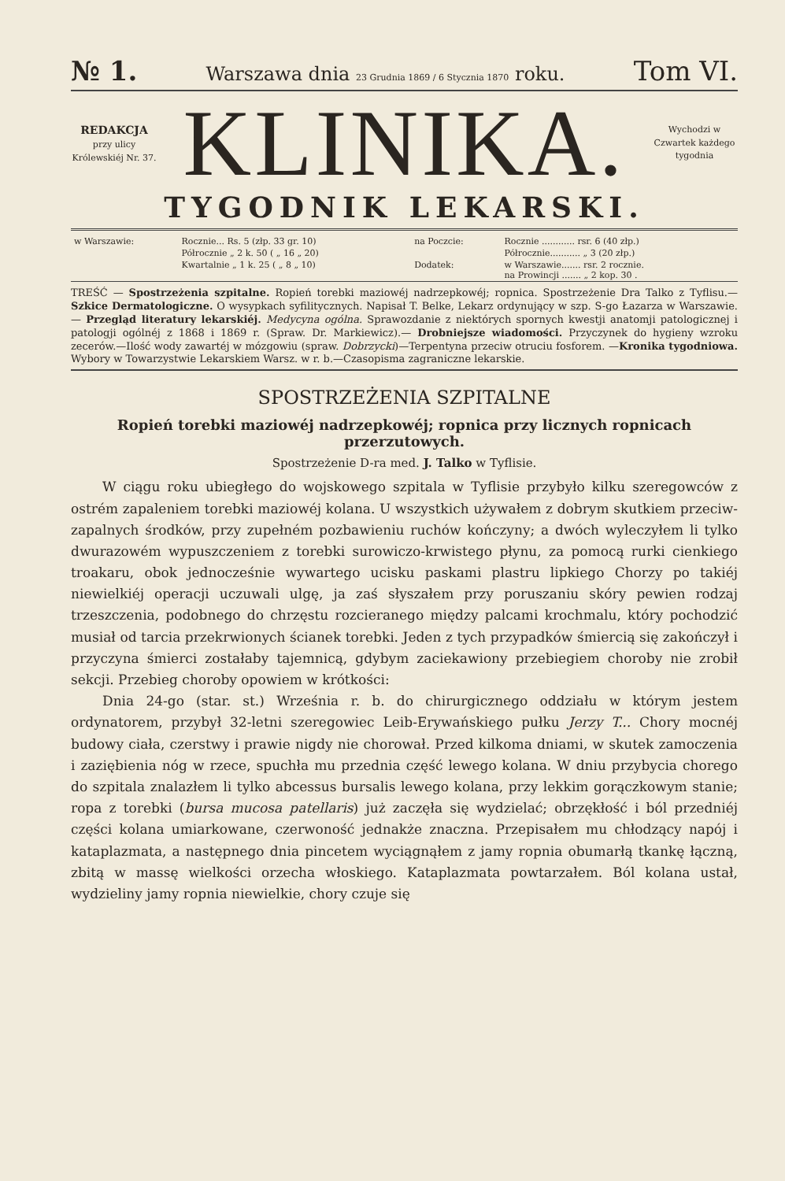№ 1. Warszawa dnia 23 Grudnia 1869 / 6 Stycznia 1870 roku. Tom VI.
REDAKCJA
przy ulicy Królewskiéj Nr. 37.
KLINIKA.
Wychodzi w Czwartek każdego tygodnia
TYGODNIK LEKARSKI.
| w Warszawie: | Rocznie... Rs. 5 (złp. 33 gr. 10) | na Poczcie: | Rocznie ............ rsr. 6 (40 złp.) |
| | Półrocznie „ 2 k. 50 ( „ 16 „ 20) | | Półrocznie........... „ 3 (20 złp.) |
| | Kwartalnie „ 1 k. 25 ( „ 8 „ 10) | Dodatek: | w Warszawie....... rsr. 2 rocznie. na Prowincji ....... „ 2 kop. 30 . |
TREŚĆ — Spostrzeżenia szpitalne. Ropień torebki maziowéj nadrzepkowéj; ropnica. Spostrzeżenie Dra Talko z Tyflisu.—Szkice Dermatologiczne. O wysypkach syfilitycznych. Napisał T. Belke, Lekarz ordynujący w szp. S-go Łazarza w Warszawie.— Przegląd literatury lekarskiéj. Medycyna ogólna. Sprawozdanie z niektórych spornych kwestji anatomji patologicznej i patologji ogólnéj z 1868 i 1869 r. (Spraw. Dr. Markiewicz).— Drobniejsze wiadomości. Przyczynek do hygieny wzroku zecerów.—Ilość wody zawartéj w mózgowiu (spraw. Dobrzycki)—Terpentyna przeciw otruciu fosforem. —Kronika tygodniowa. Wybory w Towarzystwie Lekarskiem Warsz. w r. b.—Czasopisma zagraniczne lekarskie.
SPOSTRZEŻENIA SZPITALNE
Ropień torebki maziowéj nadrzepkowéj; ropnica przy licznych ropnicach przerzutowych.
Spostrzeżenie D-ra med. J. Talko w Tyflisie.
W ciągu roku ubiegłego do wojskowego szpitala w Tyflisie przybyło kilku szeregowców z ostrém zapaleniem torebki maziowéj kolana. U wszystkich używałem z dobrym skutkiem przeciw-zapalnych środków, przy zupełném pozbawieniu ruchów kończyny; a dwóch wyleczyłem li tylko dwurazowém wypuszczeniem z torebki surowiczo-krwistego płynu, za pomocą rurki cienkiego troakaru, obok jednocześnie wywartego ucisku paskami plastru lipkiego Chorzy po takiéj niewielkiéj operacji uczuwali ulgę, ja zaś słyszałem przy poruszaniu skóry pewien rodzaj trzeszczenia, podobnego do chrzęstu rozcieranego między palcami krochmalu, który pochodzić musiał od tarcia przekrwionych ścianek torebki. Jeden z tych przypadków śmiercią się zakończył i przyczyna śmierci zostałaby tajemnicą, gdybym zaciekawiony przebiegiem choroby nie zrobił sekcji. Przebieg choroby opowiem w krótkości:
Dnia 24-go (star. st.) Września r. b. do chirurgicznego oddziału w którym jestem ordynatorem, przybył 32-letni szeregowiec Leib-Erywańskiego pułku Jerzy T... Chory mocnéj budowy ciała, czerstwy i prawie nigdy nie chorował. Przed kilkoma dniami, w skutek zamoczenia i zaziębienia nóg w rzece, spuchła mu przednia część lewego kolana. W dniu przybycia chorego do szpitala znalazłem li tylko abcessus bursalis lewego kolana, przy lekkim gorączkowym stanie; ropa z torebki (bursa mucosa patellaris) już zaczęła się wydzielać; obrzękłość i ból przedniéj części kolana umiarkowane, czerwoność jednakże znaczna. Przepisałem mu chłodzący napój i kataplazmata, a następnego dnia pincetem wyciągnąłem z jamy ropnia obumarłą tkankę łączną, zbitą w massę wielkości orzecha włoskiego. Kataplazmata powtarzałem. Ból kolana ustał, wydzieliny jamy ropnia niewielkie, chory czuje się